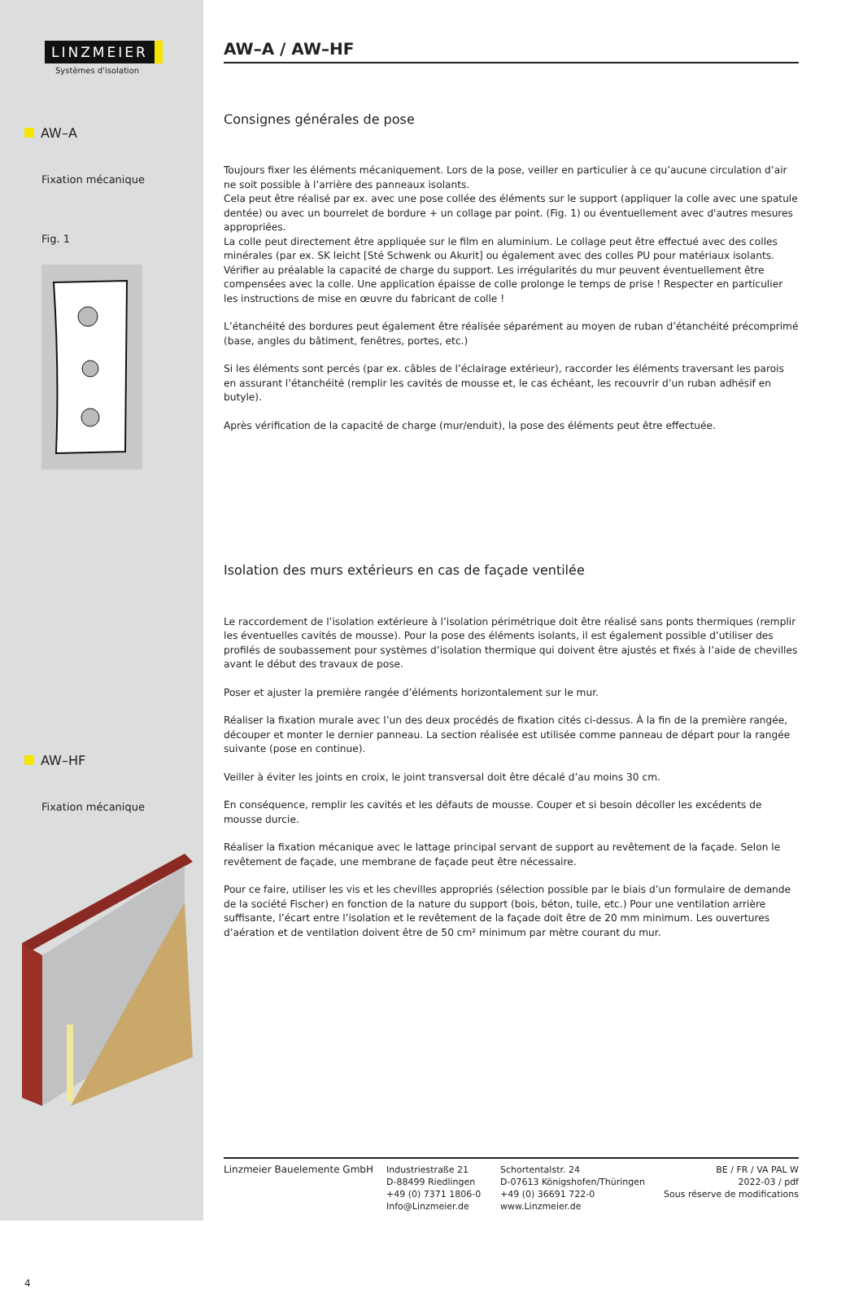LINZMEIER
Systèmes d'isolation
AW–A
Fixation mécanique
Fig. 1
AW–HF
Fixation mécanique
4
AW–A / AW–HF
Consignes générales de pose
Toujours fixer les éléments mécaniquement. Lors de la pose, veiller en particulier à ce qu’aucune circulation d’air ne soit possible à l’arrière des panneaux isolants.
Cela peut être réalisé par ex. avec une pose collée des éléments sur le support (appliquer la colle avec une spatule dentée) ou avec un bourrelet de bordure + un collage par point. (Fig. 1) ou éventuellement avec d'autres mesures appropriées.
La colle peut directement être appliquée sur le film en aluminium. Le collage peut être effectué avec des colles minérales (par ex. SK leicht [Sté Schwenk ou Akurit] ou également avec des colles PU pour matériaux isolants.
Vérifier au préalable la capacité de charge du support. Les irrégularités du mur peuvent éventuellement être compensées avec la colle. Une application épaisse de colle prolonge le temps de prise ! Respecter en particulier les instructions de mise en œuvre du fabricant de colle !
L’étanchéité des bordures peut également être réalisée séparément au moyen de ruban d’étanchéité précomprimé (base, angles du bâtiment, fenêtres, portes, etc.)
Si les éléments sont percés (par ex. câbles de l’éclairage extérieur), raccorder les éléments traversant les parois en assurant l’étanchéité (remplir les cavités de mousse et, le cas échéant, les recouvrir d’un ruban adhésif en butyle).
Après vérification de la capacité de charge (mur/enduit), la pose des éléments peut être effectuée.
Isolation des murs extérieurs en cas de façade ventilée
Le raccordement de l’isolation extérieure à l’isolation périmétrique doit être réalisé sans ponts thermiques (remplir les éventuelles cavités de mousse). Pour la pose des éléments isolants, il est également possible d’utiliser des profilés de soubassement pour systèmes d’isolation thermique qui doivent être ajustés et fixés à l’aide de chevilles avant le début des travaux de pose.
Poser et ajuster la première rangée d’éléments horizontalement sur le mur.
Réaliser la fixation murale avec l’un des deux procédés de fixation cités ci-dessus. À la fin de la première rangée, découper et monter le dernier panneau. La section réalisée est utilisée comme panneau de départ pour la rangée suivante (pose en continue).
Veiller à éviter les joints en croix, le joint transversal doit être décalé d’au moins 30 cm.
En conséquence, remplir les cavités et les défauts de mousse. Couper et si besoin décoller les excédents de mousse durcie.
Réaliser la fixation mécanique avec le lattage principal servant de support au revêtement de la façade. Selon le revêtement de façade, une membrane de façade peut être nécessaire.
Pour ce faire, utiliser les vis et les chevilles appropriés (sélection possible par le biais d’un formulaire de demande de la société Fischer) en fonction de la nature du support (bois, béton, tuile, etc.) Pour une ventilation arrière suffisante, l’écart entre l’isolation et le revêtement de la façade doit être de 20 mm minimum. Les ouvertures d’aération et de ventilation doivent être de 50 cm² minimum par mètre courant du mur.
Linzmeier Bauelemente GmbH Industriestraße 21
D-88499 Riedlingen
+49 (0) 7371 1806-0
Info@Linzmeier.de
Schortentalstr. 24
D-07613 Königshofen/Thüringen
+49 (0) 36691 722-0
www.Linzmeier.de
BE / FR / VA PAL W
2022-03 / pdf
Sous réserve de modifications